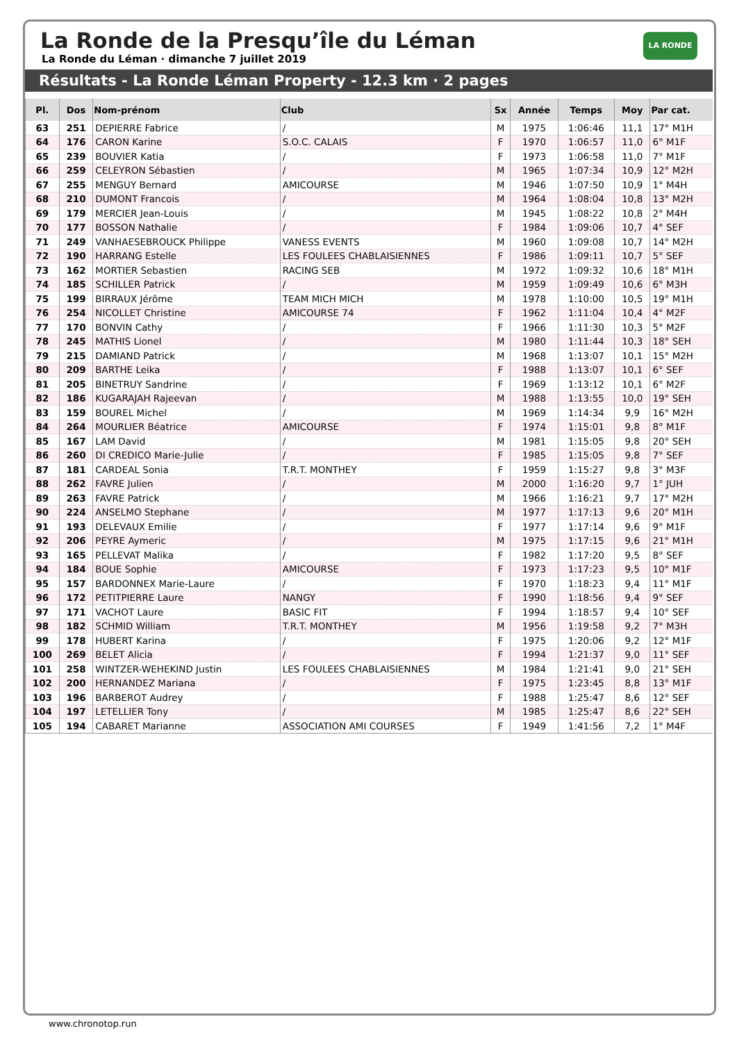La Ronde de la Presqu’île du Léman
La Ronde du Léman · dimanche 7 juillet 2019
LA RONDE
Résultats - La Ronde Léman Property - 12.3 km · 2 pages
| Pl. | Dos | Nom-prénom | Club | Sx | Année | Temps | Moy | Par cat. |
| --- | --- | --- | --- | --- | --- | --- | --- | --- |
| 63 | 251 | DEPIERRE Fabrice | / | M | 1975 | 1:06:46 | 11,1 | 17° M1H |
| 64 | 176 | CARON Karine | S.O.C. CALAIS | F | 1970 | 1:06:57 | 11,0 | 6° M1F |
| 65 | 239 | BOUVIER Katia | / | F | 1973 | 1:06:58 | 11,0 | 7° M1F |
| 66 | 259 | CELEYRON Sébastien | / | M | 1965 | 1:07:34 | 10,9 | 12° M2H |
| 67 | 255 | MENGUY Bernard | AMICOURSE | M | 1946 | 1:07:50 | 10,9 | 1° M4H |
| 68 | 210 | DUMONT Francois | / | M | 1964 | 1:08:04 | 10,8 | 13° M2H |
| 69 | 179 | MERCIER Jean-Louis | / | M | 1945 | 1:08:22 | 10,8 | 2° M4H |
| 70 | 177 | BOSSON Nathalie | / | F | 1984 | 1:09:06 | 10,7 | 4° SEF |
| 71 | 249 | VANHAESEBROUCK Philippe | VANESS EVENTS | M | 1960 | 1:09:08 | 10,7 | 14° M2H |
| 72 | 190 | HARRANG Estelle | LES FOULEES CHABLAISIENNES | F | 1986 | 1:09:11 | 10,7 | 5° SEF |
| 73 | 162 | MORTIER Sebastien | RACING SEB | M | 1972 | 1:09:32 | 10,6 | 18° M1H |
| 74 | 185 | SCHILLER Patrick | / | M | 1959 | 1:09:49 | 10,6 | 6° M3H |
| 75 | 199 | BIRRAUX Jérôme | TEAM MICH MICH | M | 1978 | 1:10:00 | 10,5 | 19° M1H |
| 76 | 254 | NICOLLET Christine | AMICOURSE 74 | F | 1962 | 1:11:04 | 10,4 | 4° M2F |
| 77 | 170 | BONVIN Cathy | / | F | 1966 | 1:11:30 | 10,3 | 5° M2F |
| 78 | 245 | MATHIS Lionel | / | M | 1980 | 1:11:44 | 10,3 | 18° SEH |
| 79 | 215 | DAMIAND Patrick | / | M | 1968 | 1:13:07 | 10,1 | 15° M2H |
| 80 | 209 | BARTHE Leika | / | F | 1988 | 1:13:07 | 10,1 | 6° SEF |
| 81 | 205 | BINETRUY Sandrine | / | F | 1969 | 1:13:12 | 10,1 | 6° M2F |
| 82 | 186 | KUGARAJAH Rajeevan | / | M | 1988 | 1:13:55 | 10,0 | 19° SEH |
| 83 | 159 | BOUREL Michel | / | M | 1969 | 1:14:34 | 9,9 | 16° M2H |
| 84 | 264 | MOURLIER Béatrice | AMICOURSE | F | 1974 | 1:15:01 | 9,8 | 8° M1F |
| 85 | 167 | LAM David | / | M | 1981 | 1:15:05 | 9,8 | 20° SEH |
| 86 | 260 | DI CREDICO Marie-Julie | / | F | 1985 | 1:15:05 | 9,8 | 7° SEF |
| 87 | 181 | CARDEAL Sonia | T.R.T. MONTHEY | F | 1959 | 1:15:27 | 9,8 | 3° M3F |
| 88 | 262 | FAVRE Julien | / | M | 2000 | 1:16:20 | 9,7 | 1° JUH |
| 89 | 263 | FAVRE Patrick | / | M | 1966 | 1:16:21 | 9,7 | 17° M2H |
| 90 | 224 | ANSELMO Stephane | / | M | 1977 | 1:17:13 | 9,6 | 20° M1H |
| 91 | 193 | DELEVAUX Emilie | / | F | 1977 | 1:17:14 | 9,6 | 9° M1F |
| 92 | 206 | PEYRE Aymeric | / | M | 1975 | 1:17:15 | 9,6 | 21° M1H |
| 93 | 165 | PELLEVAT Malika | / | F | 1982 | 1:17:20 | 9,5 | 8° SEF |
| 94 | 184 | BOUE Sophie | AMICOURSE | F | 1973 | 1:17:23 | 9,5 | 10° M1F |
| 95 | 157 | BARDONNEX Marie-Laure | / | F | 1970 | 1:18:23 | 9,4 | 11° M1F |
| 96 | 172 | PETITPIERRE Laure | NANGY | F | 1990 | 1:18:56 | 9,4 | 9° SEF |
| 97 | 171 | VACHOT Laure | BASIC FIT | F | 1994 | 1:18:57 | 9,4 | 10° SEF |
| 98 | 182 | SCHMID William | T.R.T. MONTHEY | M | 1956 | 1:19:58 | 9,2 | 7° M3H |
| 99 | 178 | HUBERT Karina | / | F | 1975 | 1:20:06 | 9,2 | 12° M1F |
| 100 | 269 | BELET Alicia | / | F | 1994 | 1:21:37 | 9,0 | 11° SEF |
| 101 | 258 | WINTZER-WEHEKIND Justin | LES FOULEES CHABLAISIENNES | M | 1984 | 1:21:41 | 9,0 | 21° SEH |
| 102 | 200 | HERNANDEZ Mariana | / | F | 1975 | 1:23:45 | 8,8 | 13° M1F |
| 103 | 196 | BARBEROT Audrey | / | F | 1988 | 1:25:47 | 8,6 | 12° SEF |
| 104 | 197 | LETELLIER Tony | / | M | 1985 | 1:25:47 | 8,6 | 22° SEH |
| 105 | 194 | CABARET Marianne | ASSOCIATION AMI COURSES | F | 1949 | 1:41:56 | 7,2 | 1° M4F |
www.chronotop.run